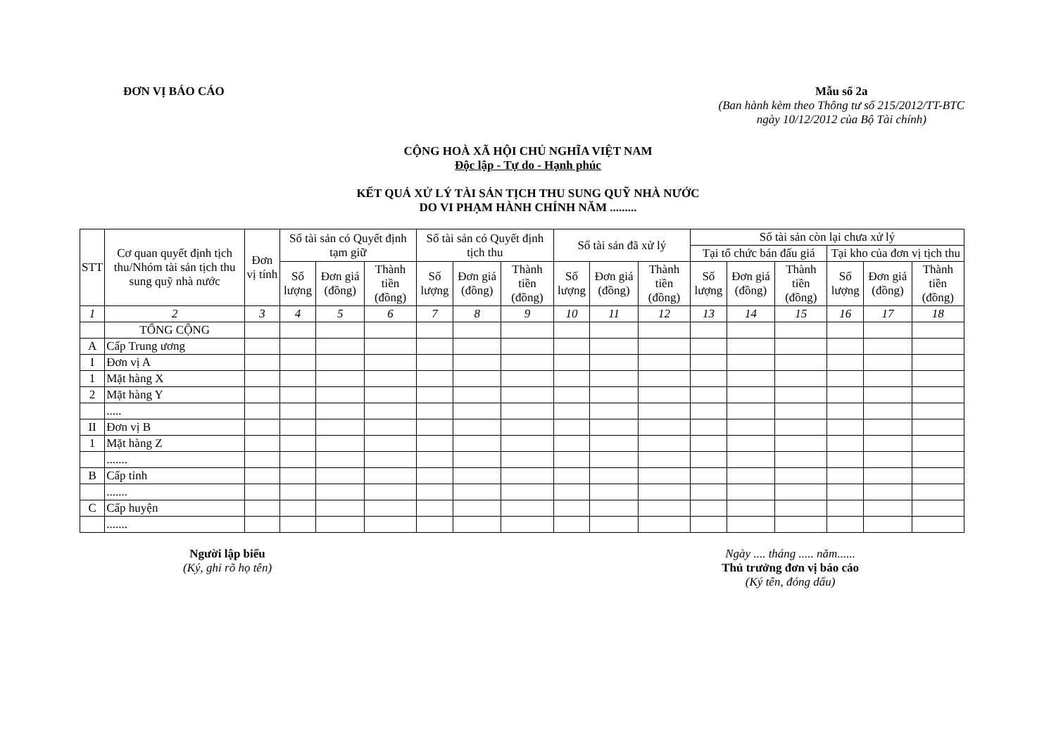ĐƠN VỊ BÁO CÁO Mẫu số 2a
(Ban hành kèm theo Thông tư số 215/2012/TT-BTC
ngày 10/12/2012 của Bộ Tài chính)
CỘNG HOÀ XÃ HỘI CHỦ NGHĨA VIỆT NAM
Độc lập - Tự do - Hạnh phúc
KẾT QUẢ XỬ LÝ TÀI SẢN TỊCH THU SUNG QUỸ NHÀ NƯỚC
DO VI PHẠM HÀNH CHÍNH NĂM .........
| STT | Cơ quan quyết định tịch thu/Nhóm tài sản tịch thu sung quỹ nhà nước | Đơn vị tính | Số tài sản có Quyết định tạm giữ | | | Số tài sản có Quyết định tịch thu | | | Số tài sản đã xử lý | | | Số tài sản còn lại chưa xử lý | | | | | |
| --- | --- | --- | --- | --- | --- | --- | --- | --- | --- | --- | --- | --- | --- | --- | --- | --- | --- |
| | | | | | | | | | | | | Tại tổ chức bán đấu giá | | | Tại kho của đơn vị tịch thu | | |
| | | | Số lượng | Đơn giá (đồng) | Thành tiền (đồng) | Số lượng | Đơn giá (đồng) | Thành tiền (đồng) | Số lượng | Đơn giá (đồng) | Thành tiền (đồng) | Số lượng | Đơn giá (đồng) | Thành tiền (đồng) | Số lượng | Đơn giá (đồng) | Thành tiền (đồng) |
| 1 | 2 | 3 | 4 | 5 | 6 | 7 | 8 | 9 | 10 | 11 | 12 | 13 | 14 | 15 | 16 | 17 | 18 |
| | TỔNG CỘNG | | | | | | | | | | | | | | | | |
| A | Cấp Trung ương | | | | | | | | | | | | | | | | |
| I | Đơn vị A | | | | | | | | | | | | | | | | |
| 1 | Mặt hàng X | | | | | | | | | | | | | | | | |
| 2 | Mặt hàng Y | | | | | | | | | | | | | | | | |
| | ..... | | | | | | | | | | | | | | | | |
| II | Đơn vị B | | | | | | | | | | | | | | | | |
| 1 | Mặt hàng Z | | | | | | | | | | | | | | | | |
| | ....... | | | | | | | | | | | | | | | | |
| B | Cấp tỉnh | | | | | | | | | | | | | | | | |
| | ....... | | | | | | | | | | | | | | | | |
| C | Cấp huyện | | | | | | | | | | | | | | | | |
| | ....... | | | | | | | | | | | | | | | | |
Người lập biểu
(Ký, ghi rõ họ tên)
Ngày .... tháng ..... năm......
Thủ trưởng đơn vị báo cáo
(Ký tên, đóng dấu)